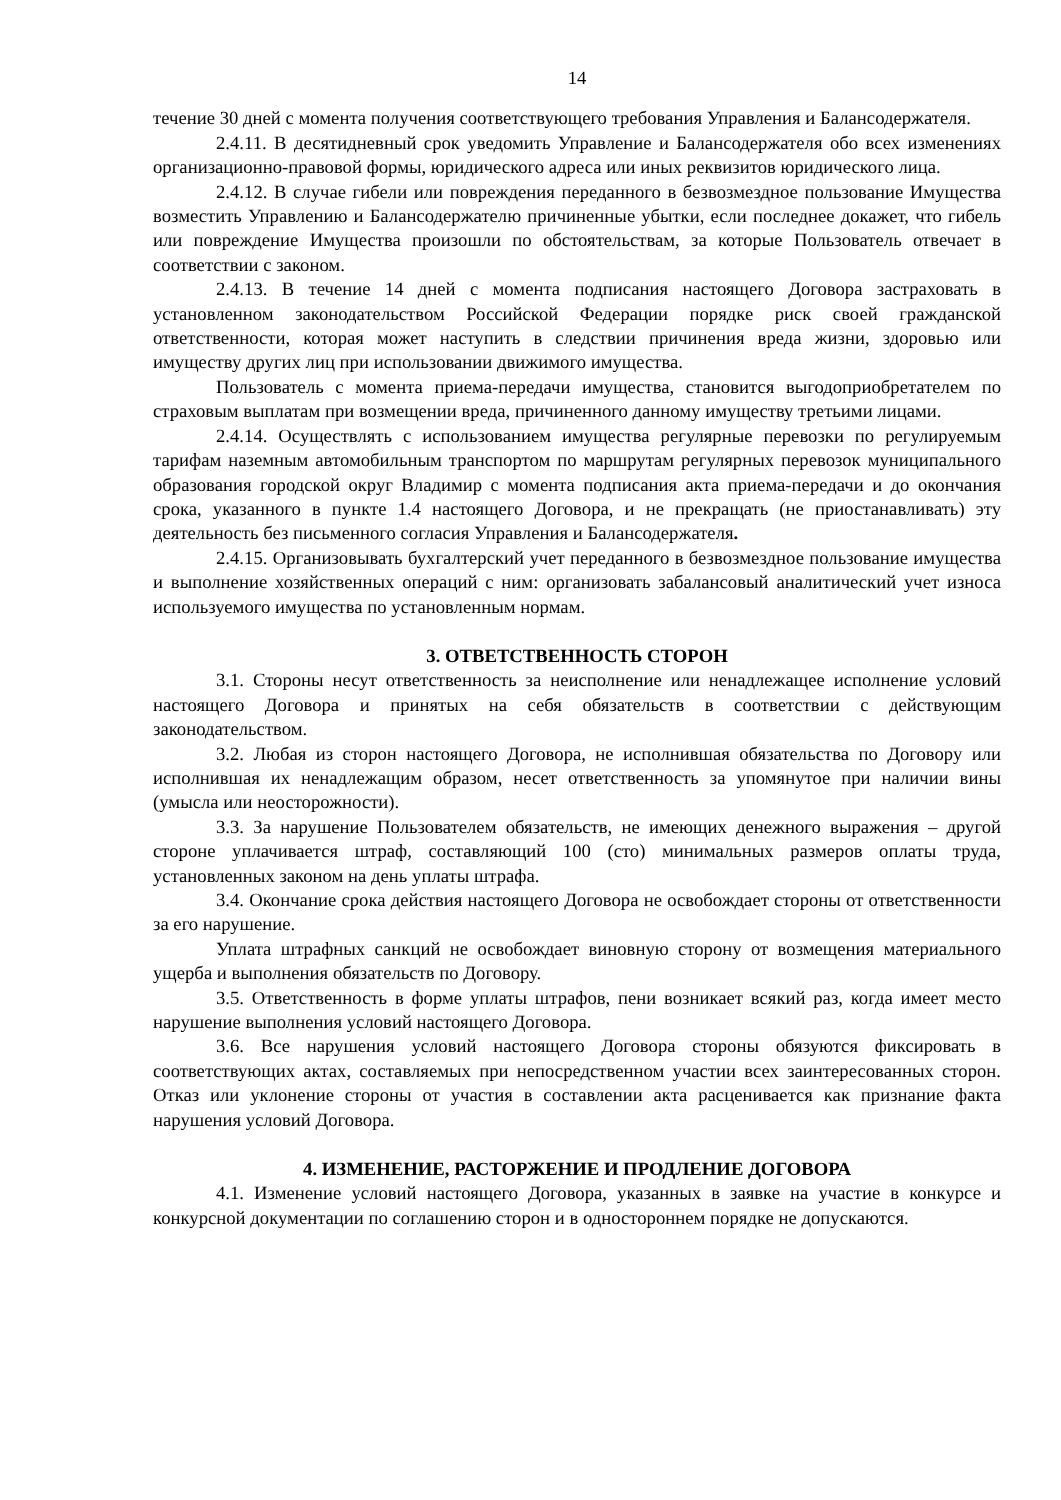14
течение 30 дней с момента получения соответствующего требования Управления и Балансодержателя.
2.4.11. В десятидневный срок уведомить Управление и Балансодержателя обо всех изменениях организационно-правовой формы, юридического адреса или иных реквизитов юридического лица.
2.4.12. В случае гибели или повреждения переданного в безвозмездное пользование Имущества возместить Управлению и Балансодержателю причиненные убытки, если последнее докажет, что гибель или повреждение Имущества произошли по обстоятельствам, за которые Пользователь отвечает в соответствии с законом.
2.4.13. В течение 14 дней с момента подписания настоящего Договора застраховать в установленном законодательством Российской Федерации порядке риск своей гражданской ответственности, которая может наступить в следствии причинения вреда жизни, здоровью или имуществу других лиц при использовании движимого имущества.
Пользователь с момента приема-передачи имущества, становится выгодоприобретателем по страховым выплатам при возмещении вреда, причиненного данному имуществу третьими лицами.
2.4.14. Осуществлять с использованием имущества регулярные перевозки по регулируемым тарифам наземным автомобильным транспортом по маршрутам регулярных перевозок муниципального образования городской округ Владимир с момента подписания акта приема-передачи и до окончания срока, указанного в пункте 1.4 настоящего Договора, и не прекращать (не приостанавливать) эту деятельность без письменного согласия Управления и Балансодержателя.
2.4.15. Организовывать бухгалтерский учет переданного в безвозмездное пользование имущества и выполнение хозяйственных операций с ним: организовать забалансовый аналитический учет износа используемого имущества по установленным нормам.
3. ОТВЕТСТВЕННОСТЬ СТОРОН
3.1. Стороны несут ответственность за неисполнение или ненадлежащее исполнение условий настоящего Договора и принятых на себя обязательств в соответствии с действующим законодательством.
3.2. Любая из сторон настоящего Договора, не исполнившая обязательства по Договору или исполнившая их ненадлежащим образом, несет ответственность за упомянутое при наличии вины (умысла или неосторожности).
3.3. За нарушение Пользователем обязательств, не имеющих денежного выражения – другой стороне уплачивается штраф, составляющий 100 (сто) минимальных размеров оплаты труда, установленных законом на день уплаты штрафа.
3.4. Окончание срока действия настоящего Договора не освобождает стороны от ответственности за его нарушение.
Уплата штрафных санкций не освобождает виновную сторону от возмещения материального ущерба и выполнения обязательств по Договору.
3.5. Ответственность в форме уплаты штрафов, пени возникает всякий раз, когда имеет место нарушение выполнения условий настоящего Договора.
3.6. Все нарушения условий настоящего Договора стороны обязуются фиксировать в соответствующих актах, составляемых при непосредственном участии всех заинтересованных сторон. Отказ или уклонение стороны от участия в составлении акта расценивается как признание факта нарушения условий Договора.
4. ИЗМЕНЕНИЕ, РАСТОРЖЕНИЕ И ПРОДЛЕНИЕ ДОГОВОРА
4.1. Изменение условий настоящего Договора, указанных в заявке на участие в конкурсе и конкурсной документации по соглашению сторон и в одностороннем порядке не допускаются.